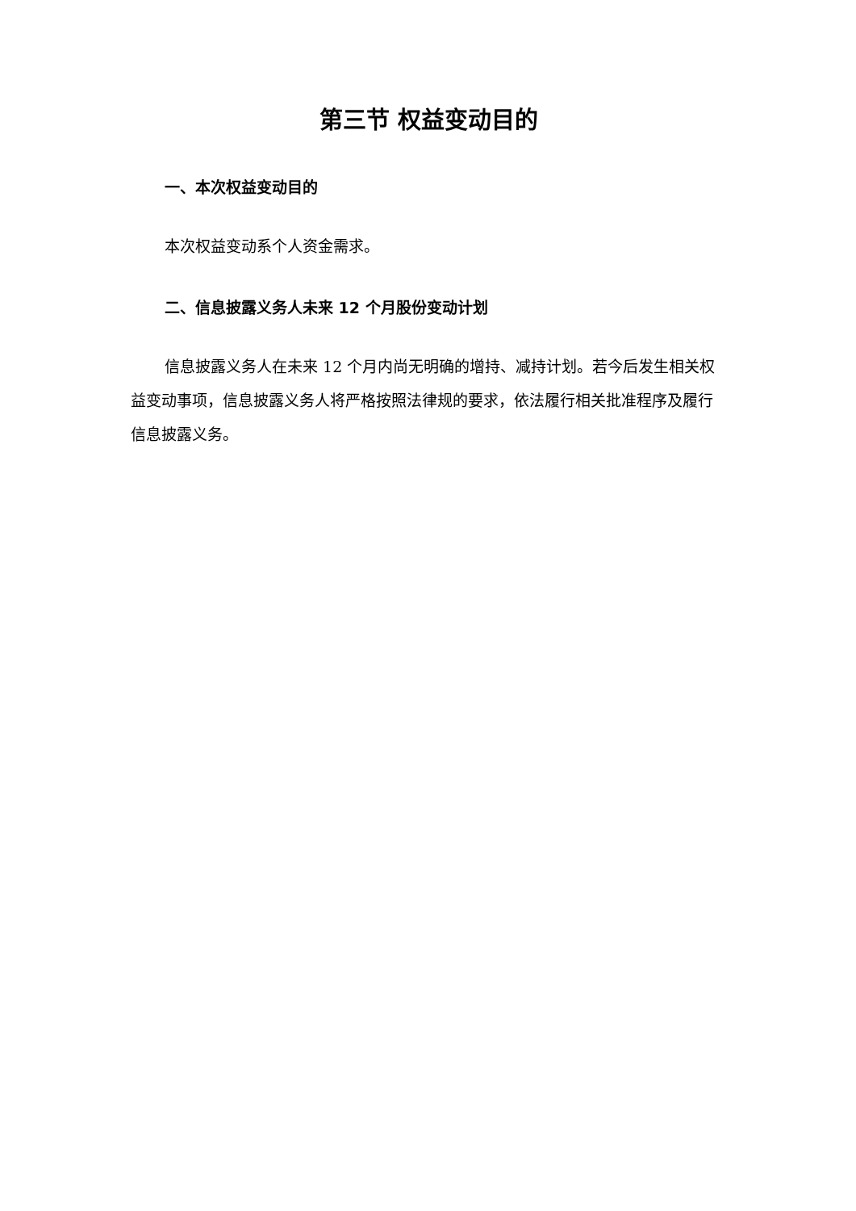第三节 权益变动目的
一、本次权益变动目的
本次权益变动系个人资金需求。
二、信息披露义务人未来 12 个月股份变动计划
信息披露义务人在未来 12 个月内尚无明确的增持、减持计划。若今后发生相关权益变动事项，信息披露义务人将严格按照法律规的要求，依法履行相关批准程序及履行信息披露义务。